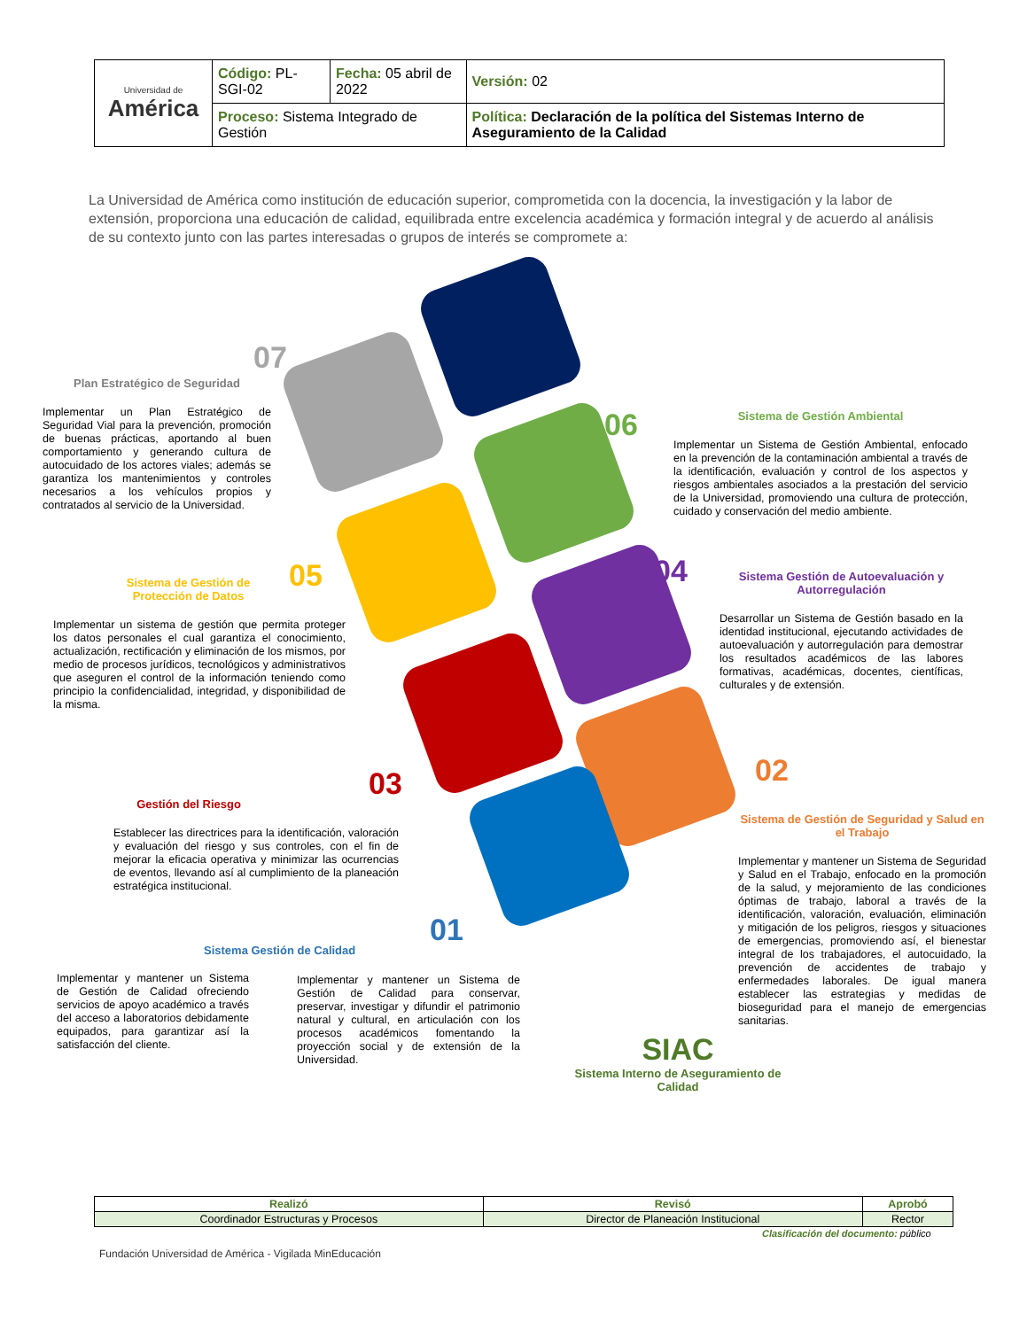| Universidad de América | Código: PL-SGI-02 | Fecha: 05 abril de 2022 | Versión: 02 |
| | Proceso: Sistema Integrado de Gestión | | Política: Declaración de la política del Sistemas Interno de Aseguramiento de la Calidad |
La Universidad de América como institución de educación superior, comprometida con la docencia, la investigación y la labor de extensión, proporciona una educación de calidad, equilibrada entre excelencia académica y formación integral y de acuerdo al análisis de su contexto junto con las partes interesadas o grupos de interés se compromete a:
07
Plan Estratégico de Seguridad
Implementar un Plan Estratégico de Seguridad Vial para la prevención, promoción de buenas prácticas, aportando al buen comportamiento y generando cultura de autocuidado de los actores viales; además se garantiza los mantenimientos y controles necesarios a los vehículos propios y contratados al servicio de la Universidad.
06
Sistema de Gestión Ambiental
Implementar un Sistema de Gestión Ambiental, enfocado en la prevención de la contaminación ambiental a través de la identificación, evaluación y control de los aspectos y riesgos ambientales asociados a la prestación del servicio de la Universidad, promoviendo una cultura de protección, cuidado y conservación del medio ambiente.
05
Sistema de Gestión de
Protección de Datos
Implementar un sistema de gestión que permita proteger los datos personales el cual garantiza el conocimiento, actualización, rectificación y eliminación de los mismos, por medio de procesos jurídicos, tecnológicos y administrativos que aseguren el control de la información teniendo como principio la confidencialidad, integridad, y disponibilidad de la misma.
04
Sistema Gestión de Autoevaluación y Autorregulación
Desarrollar un Sistema de Gestión basado en la identidad institucional, ejecutando actividades de autoevaluación y autorregulación para demostrar los resultados académicos de las labores formativas, académicas, docentes, científicas, culturales y de extensión.
03
Gestión del Riesgo
Establecer las directrices para la identificación, valoración y evaluación del riesgo y sus controles, con el fin de mejorar la eficacia operativa y minimizar las ocurrencias de eventos, llevando así al cumplimiento de la planeación estratégica institucional.
02
Sistema de Gestión de Seguridad y Salud en el Trabajo
Implementar y mantener un Sistema de Seguridad y Salud en el Trabajo, enfocado en la promoción de la salud, y mejoramiento de las condiciones óptimas de trabajo, laboral a través de la identificación, valoración, evaluación, eliminación y mitigación de los peligros, riesgos y situaciones de emergencias, promoviendo así, el bienestar integral de los trabajadores, el autocuidado, la prevención de accidentes de trabajo y enfermedades laborales. De igual manera establecer las estrategias y medidas de bioseguridad para el manejo de emergencias sanitarias.
01
Sistema Gestión de Calidad
Implementar y mantener un Sistema de Gestión de Calidad ofreciendo servicios de apoyo académico a través del acceso a laboratorios debidamente equipados, para garantizar así la satisfacción del cliente.
Implementar y mantener un Sistema de Gestión de Calidad para conservar, preservar, investigar y difundir el patrimonio natural y cultural, en articulación con los procesos académicos fomentando la proyección social y de extensión de la Universidad.
SIAC
Sistema Interno de Aseguramiento de Calidad
| Realizó | Revisó | Aprobó |
| --- | --- | --- |
| Coordinador Estructuras y Procesos | Director de Planeación Institucional | Rector |
Clasificación del documento: público
Fundación Universidad de América - Vigilada MinEducación